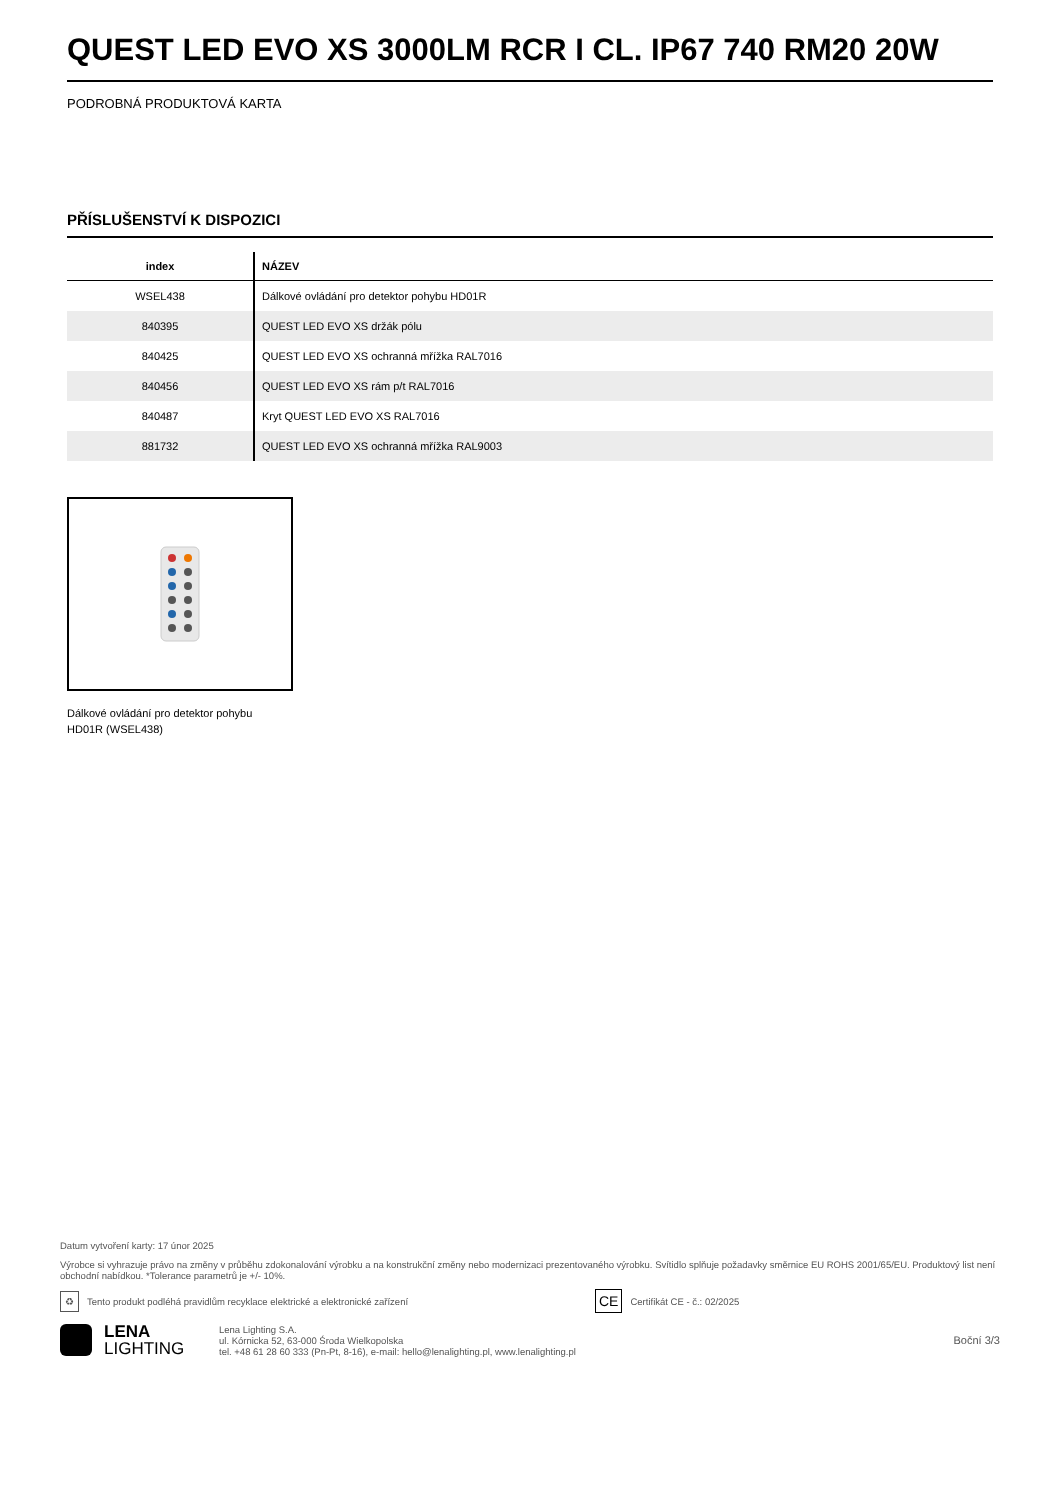QUEST LED EVO XS 3000LM RCR I CL. IP67 740 RM20 20W
PODROBNÁ PRODUKTOVÁ KARTA
PŘÍSLUŠENSTVÍ K DISPOZICI
| index | NÁZEV |
| --- | --- |
| WSEL438 | Dálkové ovládání pro detektor pohybu HD01R |
| 840395 | QUEST LED EVO XS držák pólu |
| 840425 | QUEST LED EVO XS ochranná mřížka RAL7016 |
| 840456 | QUEST LED EVO XS rám p/t RAL7016 |
| 840487 | Kryt QUEST LED EVO XS RAL7016 |
| 881732 | QUEST LED EVO XS ochranná mřížka RAL9003 |
Dálkové ovládání pro detektor pohybu HD01R (WSEL438)
Datum vytvoření karty: 17 únor 2025
Výrobce si vyhrazuje právo na změny v průběhu zdokonalování výrobku a na konstrukční změny nebo modernizaci prezentovaného výrobku. Svítidlo splňuje požadavky směrnice EU ROHS 2001/65/EU. Produktový list není obchodní nabídkou. *Tolerance parametrů je +/- 10%.
♻ Tento produkt podléhá pravidlům recyklace elektrické a elektronické zařízení CE Certifikát CE - č.: 02/2025
LENA
LIGHTING
Lena Lighting S.A.
ul. Kórnicka 52, 63-000 Środa Wielkopolska
tel. +48 61 28 60 333 (Pn-Pt, 8-16), e-mail: hello@lenalighting.pl, www.lenalighting.pl
Boční 3/3